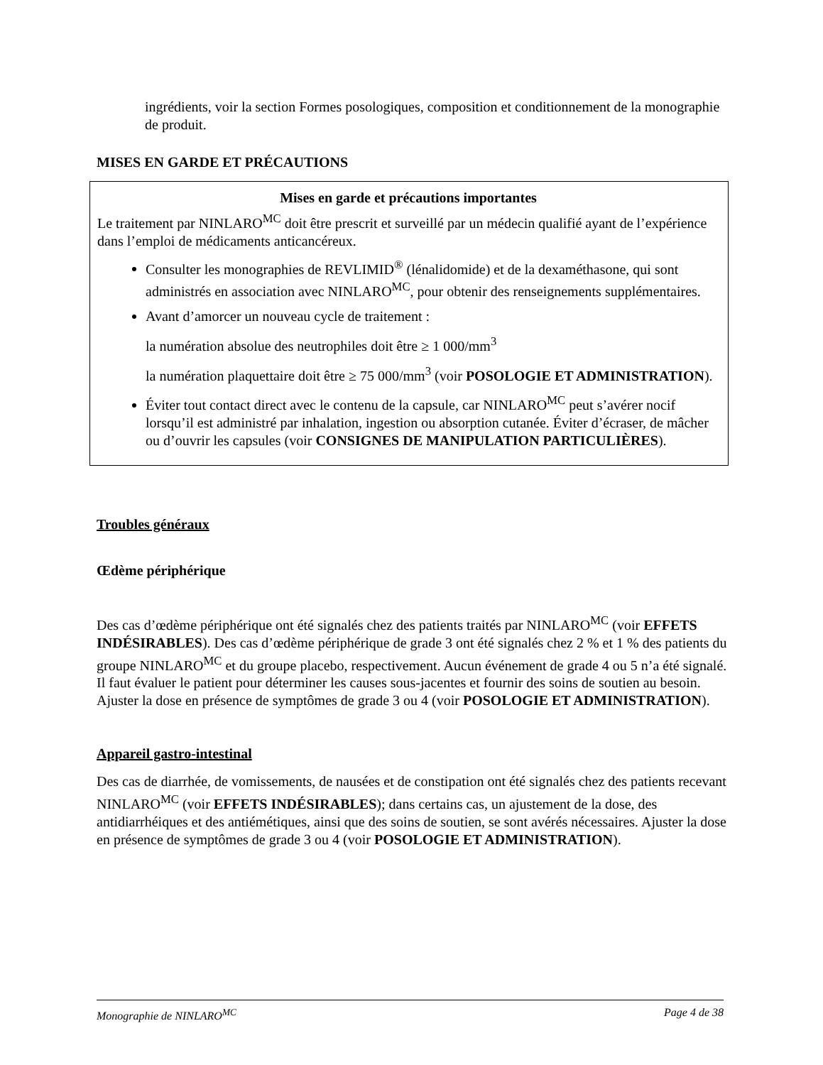ingrédients, voir la section Formes posologiques, composition et conditionnement de la monographie de produit.
MISES EN GARDE ET PRÉCAUTIONS
Mises en garde et précautions importantes
Le traitement par NINLARO<sup>MC</sup> doit être prescrit et surveillé par un médecin qualifié ayant de l’expérience dans l’emploi de médicaments anticancéreux.
Consulter les monographies de REVLIMID<sup>®</sup> (lénalidomide) et de la dexaméthasone, qui sont administrés en association avec NINLARO<sup>MC</sup>, pour obtenir des renseignements supplémentaires.
Avant d’amorcer un nouveau cycle de traitement :
la numération absolue des neutrophiles doit être ≥ 1 000/mm<sup>3</sup>
la numération plaquettaire doit être ≥ 75 000/mm<sup>3</sup> (voir POSOLOGIE ET ADMINISTRATION).
Éviter tout contact direct avec le contenu de la capsule, car NINLARO<sup>MC</sup> peut s’avérer nocif lorsqu’il est administré par inhalation, ingestion ou absorption cutanée. Éviter d’écraser, de mâcher ou d’ouvrir les capsules (voir CONSIGNES DE MANIPULATION PARTICULIÈRES).
Troubles généraux
Œdème périphérique
Des cas d’œdème périphérique ont été signalés chez des patients traités par NINLARO<sup>MC</sup> (voir EFFETS INDÉSIRABLES). Des cas d’œdème périphérique de grade 3 ont été signalés chez 2 % et 1 % des patients du groupe NINLARO<sup>MC</sup> et du groupe placebo, respectivement. Aucun événement de grade 4 ou 5 n’a été signalé. Il faut évaluer le patient pour déterminer les causes sous-jacentes et fournir des soins de soutien au besoin. Ajuster la dose en présence de symptômes de grade 3 ou 4 (voir POSOLOGIE ET ADMINISTRATION).
Appareil gastro-intestinal
Des cas de diarrhée, de vomissements, de nausées et de constipation ont été signalés chez des patients recevant NINLARO<sup>MC</sup> (voir EFFETS INDÉSIRABLES); dans certains cas, un ajustement de la dose, des antidiarrhéiques et des antiémétiques, ainsi que des soins de soutien, se sont avérés nécessaires. Ajuster la dose en présence de symptômes de grade 3 ou 4 (voir POSOLOGIE ET ADMINISTRATION).
Monographie de NINLARO<sup>MC</sup> Page 4 de 38